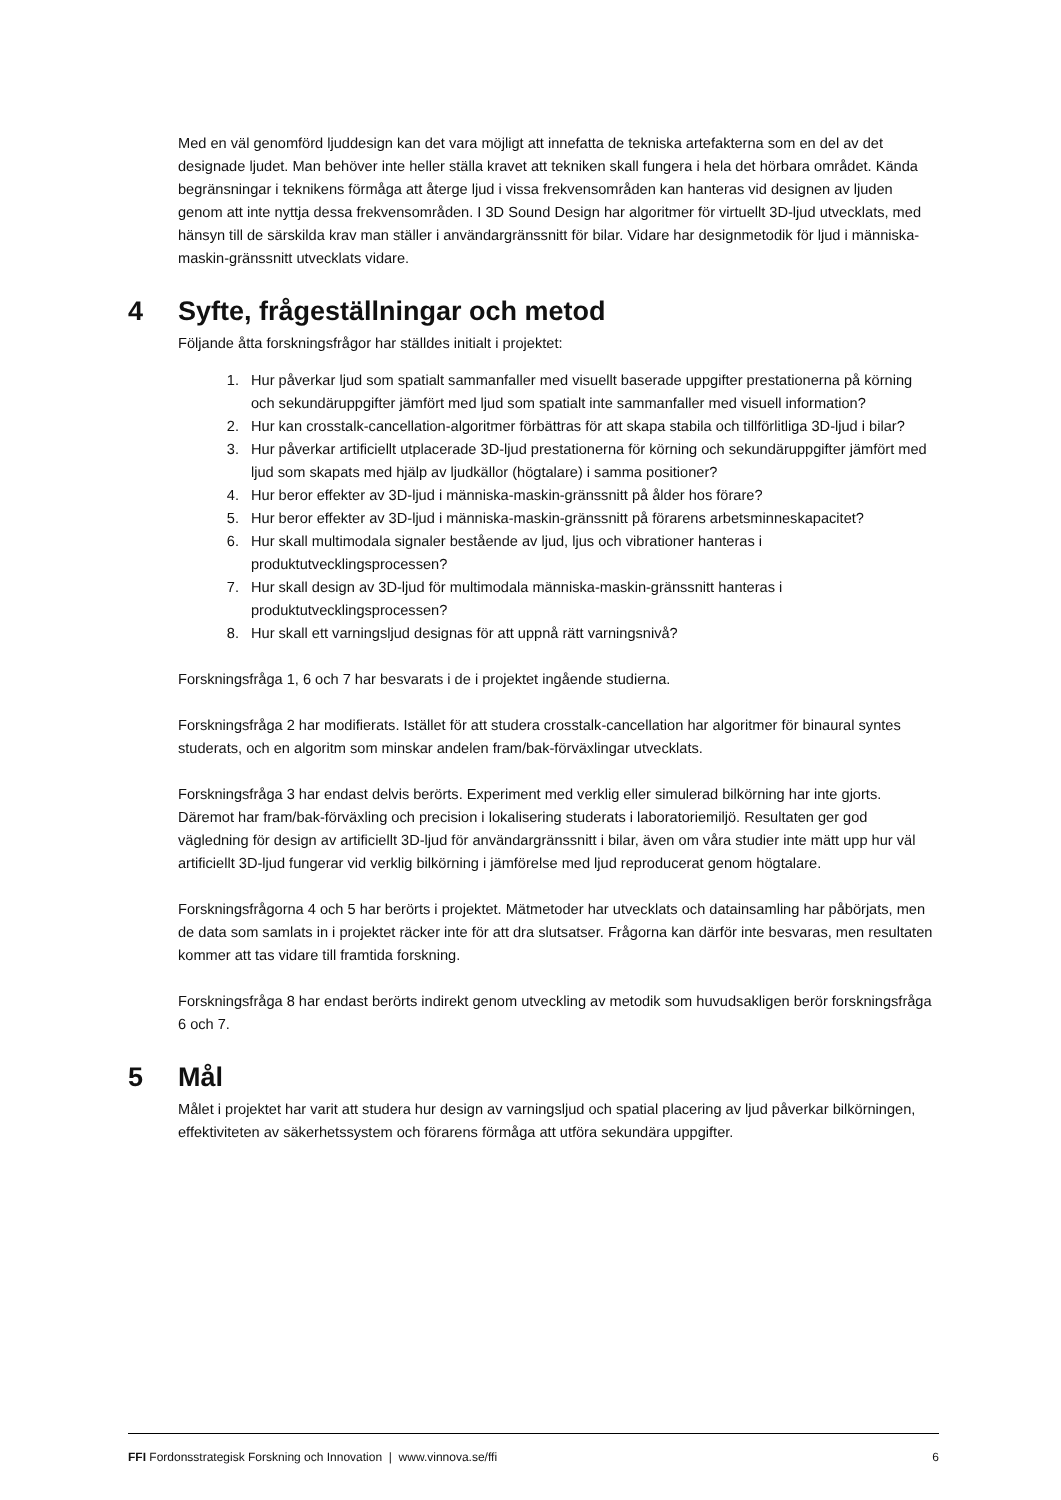Med en väl genomförd ljuddesign kan det vara möjligt att innefatta de tekniska artefakterna som en del av det designade ljudet. Man behöver inte heller ställa kravet att tekniken skall fungera i hela det hörbara området. Kända begränsningar i teknikens förmåga att återge ljud i vissa frekvensområden kan hanteras vid designen av ljuden genom att inte nyttja dessa frekvensområden. I 3D Sound Design har algoritmer för virtuellt 3D-ljud utvecklats, med hänsyn till de särskilda krav man ställer i användargränssnitt för bilar. Vidare har designmetodik för ljud i människa-maskin-gränssnitt utvecklats vidare.
4 Syfte, frågeställningar och metod
Följande åtta forskningsfrågor har ställdes initialt i projektet:
1. Hur påverkar ljud som spatialt sammanfaller med visuellt baserade uppgifter prestationerna på körning och sekundäruppgifter jämfört med ljud som spatialt inte sammanfaller med visuell information?
2. Hur kan crosstalk-cancellation-algoritmer förbättras för att skapa stabila och tillförlitliga 3D-ljud i bilar?
3. Hur påverkar artificiellt utplacerade 3D-ljud prestationerna för körning och sekundäruppgifter jämfört med ljud som skapats med hjälp av ljudkällor (högtalare) i samma positioner?
4. Hur beror effekter av 3D-ljud i människa-maskin-gränssnitt på ålder hos förare?
5. Hur beror effekter av 3D-ljud i människa-maskin-gränssnitt på förarens arbetsminneskapacitet?
6. Hur skall multimodala signaler bestående av ljud, ljus och vibrationer hanteras i produktutvecklingsprocessen?
7. Hur skall design av 3D-ljud för multimodala människa-maskin-gränssnitt hanteras i produktutvecklingsprocessen?
8. Hur skall ett varningsljud designas för att uppnå rätt varningsnivå?
Forskningsfråga 1, 6 och 7 har besvarats i de i projektet ingående studierna.
Forskningsfråga 2 har modifierats. Istället för att studera crosstalk-cancellation har algoritmer för binaural syntes studerats, och en algoritm som minskar andelen fram/bak-förväxlingar utvecklats.
Forskningsfråga 3 har endast delvis berörts. Experiment med verklig eller simulerad bilkörning har inte gjorts. Däremot har fram/bak-förväxling och precision i lokalisering studerats i laboratoriemiljö. Resultaten ger god vägledning för design av artificiellt 3D-ljud för användargränssnitt i bilar, även om våra studier inte mätt upp hur väl artificiellt 3D-ljud fungerar vid verklig bilkörning i jämförelse med ljud reproducerat genom högtalare.
Forskningsfrågorna 4 och 5 har berörts i projektet. Mätmetoder har utvecklats och datainsamling har påbörjats, men de data som samlats in i projektet räcker inte för att dra slutsatser. Frågorna kan därför inte besvaras, men resultaten kommer att tas vidare till framtida forskning.
Forskningsfråga 8 har endast berörts indirekt genom utveckling av metodik som huvudsakligen berör forskningsfråga 6 och 7.
5 Mål
Målet i projektet har varit att studera hur design av varningsljud och spatial placering av ljud påverkar bilkörningen, effektiviteten av säkerhetssystem och förarens förmåga att utföra sekundära uppgifter.
FFI Fordonsstrategisk Forskning och Innovation | www.vinnova.se/ffi 6